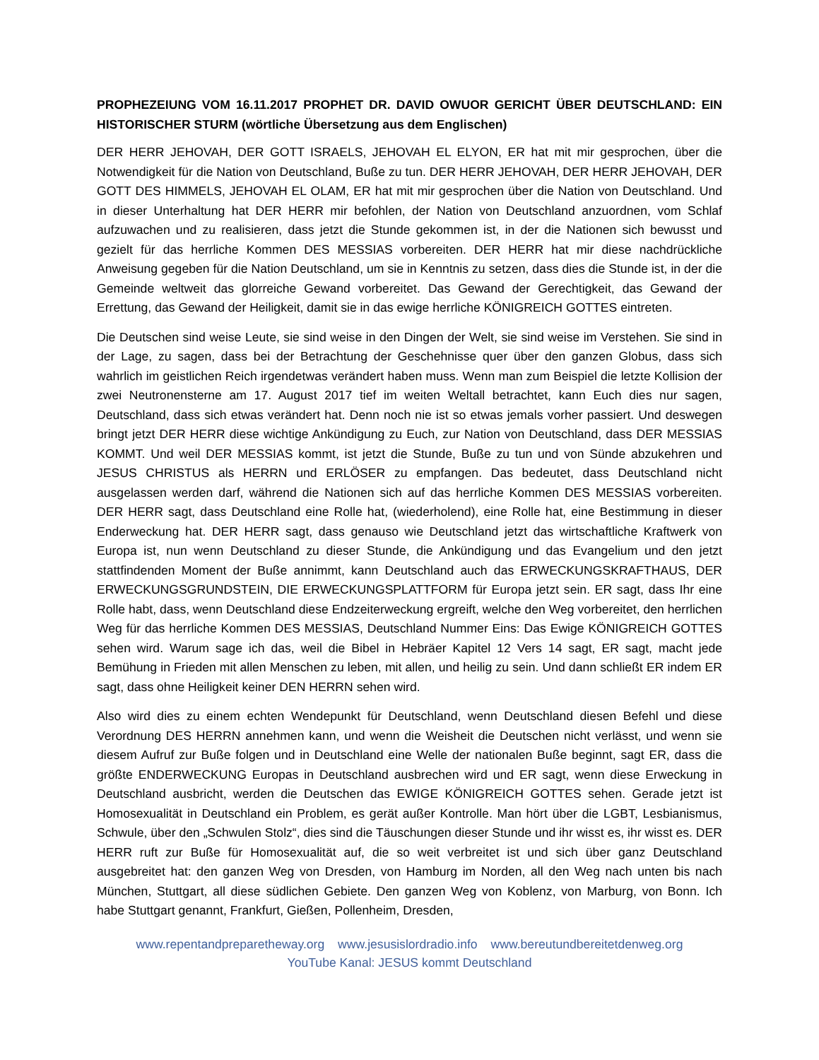PROPHEZEIUNG VOM 16.11.2017 PROPHET DR. DAVID OWUOR GERICHT ÜBER DEUTSCHLAND: EIN HISTORISCHER STURM (wörtliche Übersetzung aus dem Englischen)
DER HERR JEHOVAH, DER GOTT ISRAELS, JEHOVAH EL ELYON, ER hat mit mir gesprochen, über die Notwendigkeit für die Nation von Deutschland, Buße zu tun. DER HERR JEHOVAH, DER HERR JEHOVAH, DER GOTT DES HIMMELS, JEHOVAH EL OLAM, ER hat mit mir gesprochen über die Nation von Deutschland. Und in dieser Unterhaltung hat DER HERR mir befohlen, der Nation von Deutschland anzuordnen, vom Schlaf aufzuwachen und zu realisieren, dass jetzt die Stunde gekommen ist, in der die Nationen sich bewusst und gezielt für das herrliche Kommen DES MESSIAS vorbereiten. DER HERR hat mir diese nachdrückliche Anweisung gegeben für die Nation Deutschland, um sie in Kenntnis zu setzen, dass dies die Stunde ist, in der die Gemeinde weltweit das glorreiche Gewand vorbereitet. Das Gewand der Gerechtigkeit, das Gewand der Errettung, das Gewand der Heiligkeit, damit sie in das ewige herrliche KÖNIGREICH GOTTES eintreten.
Die Deutschen sind weise Leute, sie sind weise in den Dingen der Welt, sie sind weise im Verstehen. Sie sind in der Lage, zu sagen, dass bei der Betrachtung der Geschehnisse quer über den ganzen Globus, dass sich wahrlich im geistlichen Reich irgendetwas verändert haben muss. Wenn man zum Beispiel die letzte Kollision der zwei Neutronensterne am 17. August 2017 tief im weiten Weltall betrachtet, kann Euch dies nur sagen, Deutschland, dass sich etwas verändert hat. Denn noch nie ist so etwas jemals vorher passiert. Und deswegen bringt jetzt DER HERR diese wichtige Ankündigung zu Euch, zur Nation von Deutschland, dass DER MESSIAS KOMMT. Und weil DER MESSIAS kommt, ist jetzt die Stunde, Buße zu tun und von Sünde abzukehren und JESUS CHRISTUS als HERRN und ERLÖSER zu empfangen. Das bedeutet, dass Deutschland nicht ausgelassen werden darf, während die Nationen sich auf das herrliche Kommen DES MESSIAS vorbereiten. DER HERR sagt, dass Deutschland eine Rolle hat, (wiederholend), eine Rolle hat, eine Bestimmung in dieser Enderweckung hat. DER HERR sagt, dass genauso wie Deutschland jetzt das wirtschaftliche Kraftwerk von Europa ist, nun wenn Deutschland zu dieser Stunde, die Ankündigung und das Evangelium und den jetzt stattfindenden Moment der Buße annimmt, kann Deutschland auch das ERWECKUNGSKRAFTHAUS, DER ERWECKUNGSGRUNDSTEIN, DIE ERWECKUNGSPLATTFORM für Europa jetzt sein. ER sagt, dass Ihr eine Rolle habt, dass, wenn Deutschland diese Endzeiterweckung ergreift, welche den Weg vorbereitet, den herrlichen Weg für das herrliche Kommen DES MESSIAS, Deutschland Nummer Eins: Das Ewige KÖNIGREICH GOTTES sehen wird. Warum sage ich das, weil die Bibel in Hebräer Kapitel 12 Vers 14 sagt, ER sagt, macht jede Bemühung in Frieden mit allen Menschen zu leben, mit allen, und heilig zu sein. Und dann schließt ER indem ER sagt, dass ohne Heiligkeit keiner DEN HERRN sehen wird.
Also wird dies zu einem echten Wendepunkt für Deutschland, wenn Deutschland diesen Befehl und diese Verordnung DES HERRN annehmen kann, und wenn die Weisheit die Deutschen nicht verlässt, und wenn sie diesem Aufruf zur Buße folgen und in Deutschland eine Welle der nationalen Buße beginnt, sagt ER, dass die größte ENDERWECKUNG Europas in Deutschland ausbrechen wird und ER sagt, wenn diese Erweckung in Deutschland ausbricht, werden die Deutschen das EWIGE KÖNIGREICH GOTTES sehen. Gerade jetzt ist Homosexualität in Deutschland ein Problem, es gerät außer Kontrolle. Man hört über die LGBT, Lesbianismus, Schwule, über den „Schwulen Stolz“, dies sind die Täuschungen dieser Stunde und ihr wisst es, ihr wisst es. DER HERR ruft zur Buße für Homosexualität auf, die so weit verbreitet ist und sich über ganz Deutschland ausgebreitet hat: den ganzen Weg von Dresden, von Hamburg im Norden, all den Weg nach unten bis nach München, Stuttgart, all diese südlichen Gebiete. Den ganzen Weg von Koblenz, von Marburg, von Bonn. Ich habe Stuttgart genannt, Frankfurt, Gießen, Pollenheim, Dresden,
www.repentandpreparetheway.org www.jesusislordradio.info www.bereutundbereitetdenweg.org
YouTube Kanal: JESUS kommt Deutschland